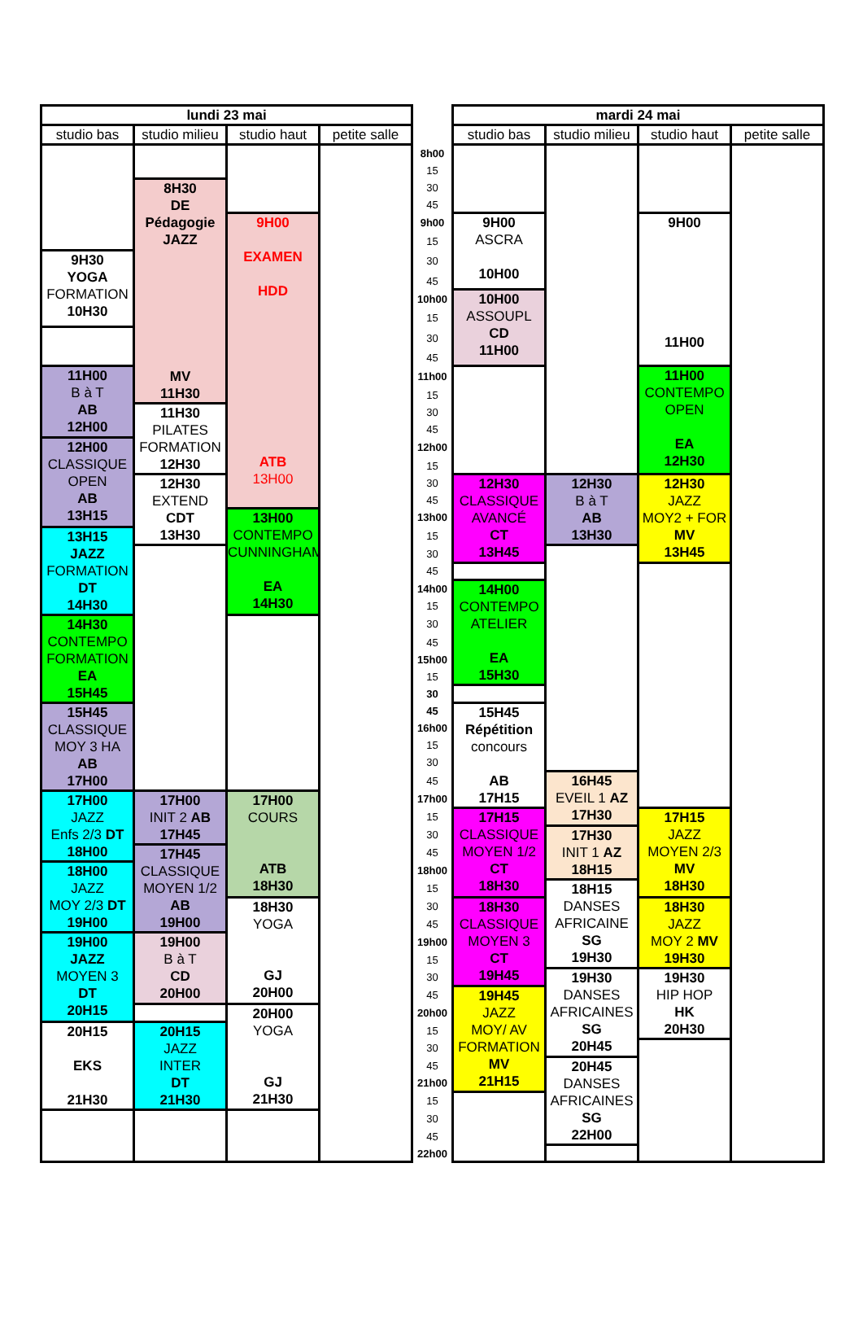| lundi 23 mai | | | | | mardi 24 mai | | | |
| --- | --- | --- | --- | --- | --- | --- | --- | --- |
| studio bas | studio milieu | studio haut | petite salle | | studio bas | studio milieu | studio haut | petite salle |
| | | | | 8h00 | | | | |
| | | | | 15 | | | | |
| | 8H30 DE Pédagogie JAZZ MV 11H30 | | | 30 | | | | |
| | | | | 45 | | | | |
| | | 9H00 EXAMEN HDD ATB 13H00 | | 9h00 | 9H00 ASCRA 10H00 | | 9H00 11H00 | |
| | | | | 15 | | | | |
| 9H30 YOGA FORMATION 10H30 | | | | 30 | | | | |
| | | | | 45 | | | | |
| | | | | 10h00 | 10H00 ASSOUPL CD 11H00 | | | |
| | | | | 15 | | | | |
| | | | | 30 | | | | |
| | | | | 45 | | | | |
| 11H00 B à T AB 12H00 | | | | 11h00 | | | 11H00 CONTEMPO OPEN EA 12H30 | |
| | | | | 15 | | | | |
| | 11H30 PILATES FORMATION 12H30 | | | 30 | | | | |
| | | | | 45 | | | | |
| 12H00 CLASSIQUE OPEN AB 13H15 | | | | 12h00 | | | | |
| | | | | 15 | | | | |
| | 12H30 EXTEND CDT 13H30 | | | 30 | 12H30 CLASSIQUE AVANCÉ CT 13H45 | 12H30 B à T AB 13H30 | 12H30 JAZZ MOY2 + FOR MV 13H45 | |
| | | | | 45 | | | | |
| | | 13H00 CONTEMPO CUNNINGHAM EA 14H30 | | 13h00 | | | | |
| 13H15 JAZZ FORMATION DT 14H30 | | | | 15 | | | | |
| | | | | 30 | | | | |
| | | | | 45 | | | | |
| | | | | 14h00 | 14H00 CONTEMPO ATELIER EA 15H30 | | | |
| | | | | 15 | | | | |
| 14H30 CONTEMPO FORMATION EA 15H45 | | | | 30 | | | | |
| | | | | 45 | | | | |
| | | | | 15h00 | | | | |
| | | | | 15 | | | | |
| | | | | 30 | | | | |
| 15H45 CLASSIQUE MOY 3 HA AB 17H00 | | | | 45 | 15H45 Répétition concours AB 17H15 | | | |
| | | | | 16h00 | | | | |
| | | | | 15 | | | | |
| | | | | 30 | | | | |
| | | | | 45 | | 16H45 EVEIL 1 AZ 17H30 | | |
| 17H00 JAZZ Enfs 2/3 DT 18H00 | 17H00 INIT 2 AB 17H45 | 17H00 COURS ATB 18H30 | | 17h00 | | | | |
| | | | | 15 | 17H15 CLASSIQUE MOYEN 1/2 CT 18H30 | | 17H15 JAZZ MOYEN 2/3 MV 18H30 | |
| | | | | 30 | | 17H30 INIT 1 AZ 18H15 | | |
| | 17H45 CLASSIQUE MOYEN 1/2 AB 19H00 | | | 45 | | | | |
| 18H00 JAZZ MOY 2/3 DT 19H00 | | | | 18h00 | | | | |
| | | | | 15 | | 18H15 DANSES AFRICAINE SG 19H30 | | |
| | | 18H30 YOGA GJ 20H00 | | 30 | 18H30 CLASSIQUE MOYEN 3 CT 19H45 | | 18H30 JAZZ MOY 2 MV 19H30 | |
| | | | | 45 | | | | |
| 19H00 JAZZ MOYEN 3 DT 20H15 | 19H00 B à T CD 20H00 | | | 19h00 | | | | |
| | | | | 15 | | | | |
| | | | | 30 | | 19H30 DANSES AFRICAINES SG 20H45 | 19H30 HIP HOP HK 20H30 | |
| | | | | 45 | 19H45 JAZZ MOY/ AV FORMATION MV 21H15 | | | |
| | | 20H00 YOGA GJ 21H30 | | 20h00 | | | | |
| 20H15 EKS 21H30 | 20H15 JAZZ INTER DT 21H30 | | | 15 | | | | |
| | | | | 30 | | | | |
| | | | | 45 | | 20H45 DANSES AFRICAINES SG 22H00 | | |
| | | | | 21h00 | | | | |
| | | | | 15 | | | | |
| | | | | 30 | | | | |
| | | | | 45 | | | | |
| | | | | 22h00 | | | | |